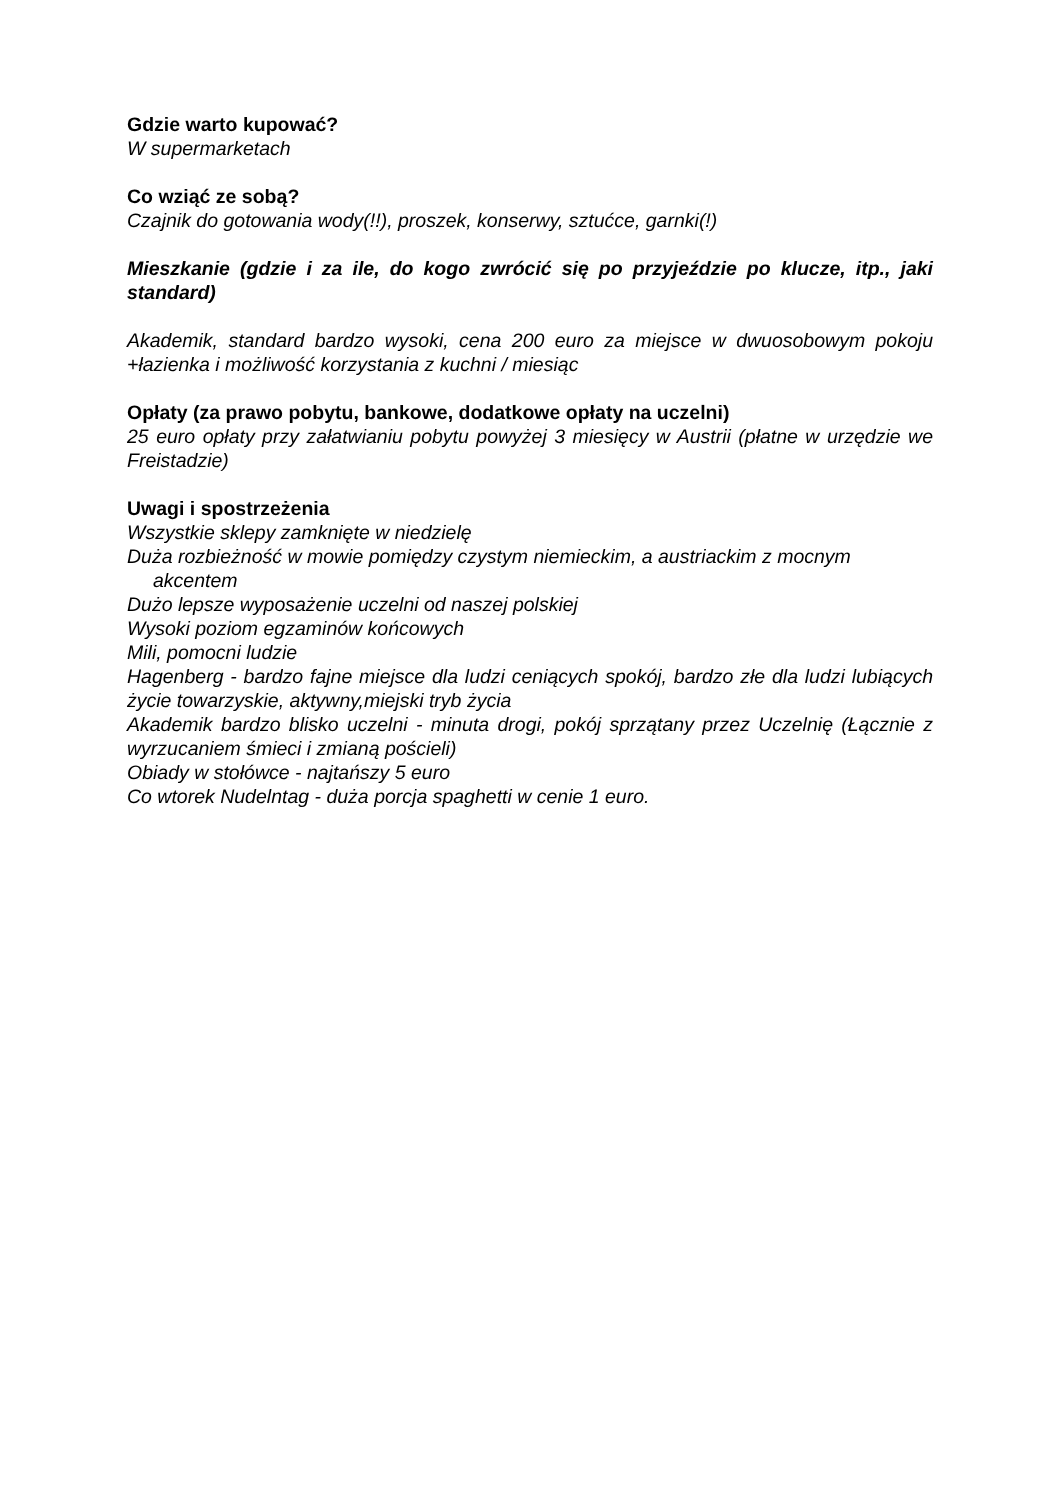Gdzie warto kupować?
W supermarketach
Co wziąć ze sobą?
Czajnik do gotowania wody(!!), proszek, konserwy, sztućce, garnki(!)
Mieszkanie (gdzie i za ile, do kogo zwrócić się po przyjeździe po klucze, itp., jaki standard)
Akademik, standard bardzo wysoki, cena 200 euro za miejsce w dwuosobowym pokoju +łazienka i możliwość korzystania z kuchni / miesiąc
Opłaty (za prawo pobytu, bankowe, dodatkowe opłaty na uczelni)
25 euro opłaty przy załatwianiu pobytu powyżej 3 miesięcy w Austrii (płatne w urzędzie we Freistadzie)
Uwagi i spostrzeżenia
Wszystkie sklepy zamknięte w niedzielę
Duża rozbieżność w mowie pomiędzy czystym niemieckim, a austriackim z mocnym
akcentem
Dużo lepsze wyposażenie uczelni od naszej polskiej
Wysoki poziom egzaminów końcowych
Mili, pomocni ludzie
Hagenberg - bardzo fajne miejsce dla ludzi ceniących spokój, bardzo złe dla ludzi lubiących życie towarzyskie, aktywny,miejski tryb życia
Akademik bardzo blisko uczelni - minuta drogi, pokój sprzątany przez Uczelnię (Łącznie z wyrzucaniem śmieci i zmianą pościeli)
Obiady w stołówce - najtańszy 5 euro
Co wtorek Nudelntag - duża porcja spaghetti w cenie 1 euro.